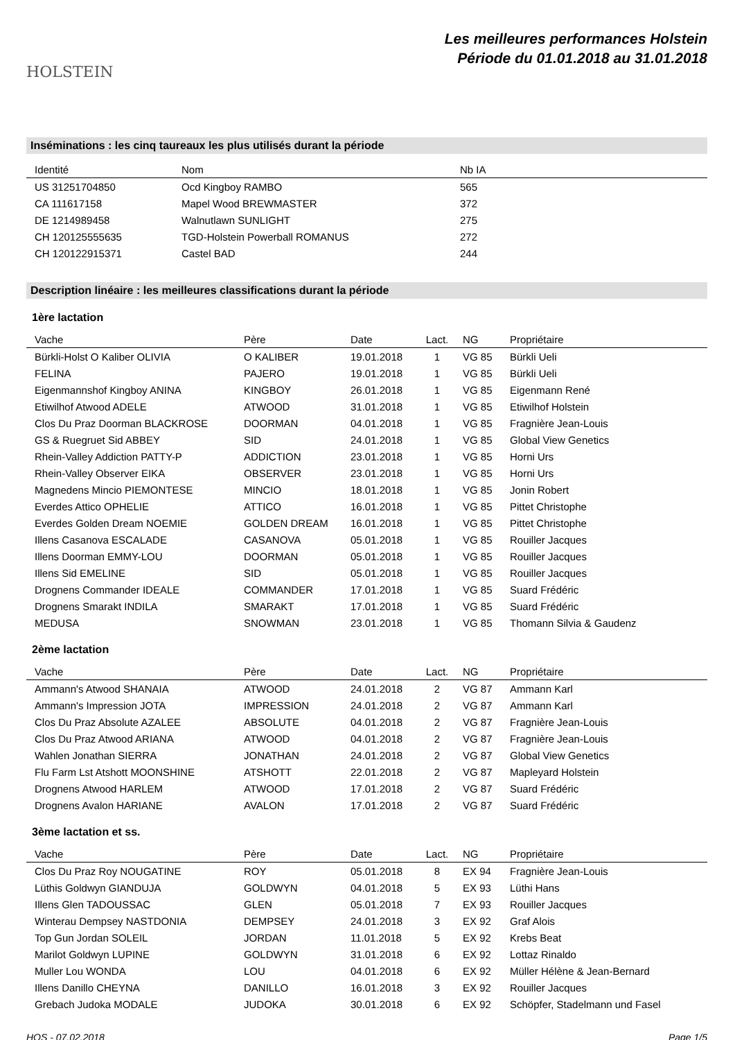HOLSTEIN
Les meilleures performances Holstein
Période du 01.01.2018 au 31.01.2018
Inséminations : les cinq taureaux les plus utilisés durant la période
| Identité | Nom | Nb IA |
| --- | --- | --- |
| US 31251704850 | Ocd Kingboy RAMBO | 565 |
| CA 111617158 | Mapel Wood BREWMASTER | 372 |
| DE 1214989458 | Walnutlawn SUNLIGHT | 275 |
| CH 120125555635 | TGD-Holstein Powerball ROMANUS | 272 |
| CH 120122915371 | Castel BAD | 244 |
Description linéaire : les meilleures classifications durant la période
1ère lactation
| Vache | Père | Date | Lact. | NG | Propriétaire |
| --- | --- | --- | --- | --- | --- |
| Bürkli-Holst O Kaliber OLIVIA | O KALIBER | 19.01.2018 | 1 | VG 85 | Bürkli Ueli |
| FELINA | PAJERO | 19.01.2018 | 1 | VG 85 | Bürkli Ueli |
| Eigenmannshof Kingboy ANINA | KINGBOY | 26.01.2018 | 1 | VG 85 | Eigenmann René |
| Etiwilhof Atwood ADELE | ATWOOD | 31.01.2018 | 1 | VG 85 | Etiwilhof Holstein |
| Clos Du Praz Doorman BLACKROSE | DOORMAN | 04.01.2018 | 1 | VG 85 | Fragnière Jean-Louis |
| GS & Ruegruet Sid ABBEY | SID | 24.01.2018 | 1 | VG 85 | Global View Genetics |
| Rhein-Valley Addiction PATTY-P | ADDICTION | 23.01.2018 | 1 | VG 85 | Horni Urs |
| Rhein-Valley Observer EIKA | OBSERVER | 23.01.2018 | 1 | VG 85 | Horni Urs |
| Magnedens Mincio PIEMONTESE | MINCIO | 18.01.2018 | 1 | VG 85 | Jonin Robert |
| Everdes Attico OPHELIE | ATTICO | 16.01.2018 | 1 | VG 85 | Pittet Christophe |
| Everdes Golden Dream NOEMIE | GOLDEN DREAM | 16.01.2018 | 1 | VG 85 | Pittet Christophe |
| Illens Casanova ESCALADE | CASANOVA | 05.01.2018 | 1 | VG 85 | Rouiller Jacques |
| Illens Doorman EMMY-LOU | DOORMAN | 05.01.2018 | 1 | VG 85 | Rouiller Jacques |
| Illens Sid EMELINE | SID | 05.01.2018 | 1 | VG 85 | Rouiller Jacques |
| Drognens Commander IDEALE | COMMANDER | 17.01.2018 | 1 | VG 85 | Suard Frédéric |
| Drognens Smarakt INDILA | SMARAKT | 17.01.2018 | 1 | VG 85 | Suard Frédéric |
| MEDUSA | SNOWMAN | 23.01.2018 | 1 | VG 85 | Thomann Silvia & Gaudenz |
2ème lactation
| Vache | Père | Date | Lact. | NG | Propriétaire |
| --- | --- | --- | --- | --- | --- |
| Ammann's Atwood SHANAIA | ATWOOD | 24.01.2018 | 2 | VG 87 | Ammann Karl |
| Ammann's Impression JOTA | IMPRESSION | 24.01.2018 | 2 | VG 87 | Ammann Karl |
| Clos Du Praz Absolute AZALEE | ABSOLUTE | 04.01.2018 | 2 | VG 87 | Fragnière Jean-Louis |
| Clos Du Praz Atwood ARIANA | ATWOOD | 04.01.2018 | 2 | VG 87 | Fragnière Jean-Louis |
| Wahlen Jonathan SIERRA | JONATHAN | 24.01.2018 | 2 | VG 87 | Global View Genetics |
| Flu Farm Lst Atshott MOONSHINE | ATSHOTT | 22.01.2018 | 2 | VG 87 | Mapleyard Holstein |
| Drognens Atwood HARLEM | ATWOOD | 17.01.2018 | 2 | VG 87 | Suard Frédéric |
| Drognens Avalon HARIANE | AVALON | 17.01.2018 | 2 | VG 87 | Suard Frédéric |
3ème lactation et ss.
| Vache | Père | Date | Lact. | NG | Propriétaire |
| --- | --- | --- | --- | --- | --- |
| Clos Du Praz Roy NOUGATINE | ROY | 05.01.2018 | 8 | EX 94 | Fragnière Jean-Louis |
| Lüthis Goldwyn GIANDUJA | GOLDWYN | 04.01.2018 | 5 | EX 93 | Lüthi Hans |
| Illens Glen TADOUSSAC | GLEN | 05.01.2018 | 7 | EX 93 | Rouiller Jacques |
| Winterau Dempsey NASTDONIA | DEMPSEY | 24.01.2018 | 3 | EX 92 | Graf Alois |
| Top Gun Jordan SOLEIL | JORDAN | 11.01.2018 | 5 | EX 92 | Krebs Beat |
| Marilot Goldwyn LUPINE | GOLDWYN | 31.01.2018 | 6 | EX 92 | Lottaz Rinaldo |
| Muller Lou WONDA | LOU | 04.01.2018 | 6 | EX 92 | Müller Hélène & Jean-Bernard |
| Illens Danillo CHEYNA | DANILLO | 16.01.2018 | 3 | EX 92 | Rouiller Jacques |
| Grebach Judoka MODALE | JUDOKA | 30.01.2018 | 6 | EX 92 | Schöpfer, Stadelmann und Fasel |
HOS - 07.02.2018 Page 1/5